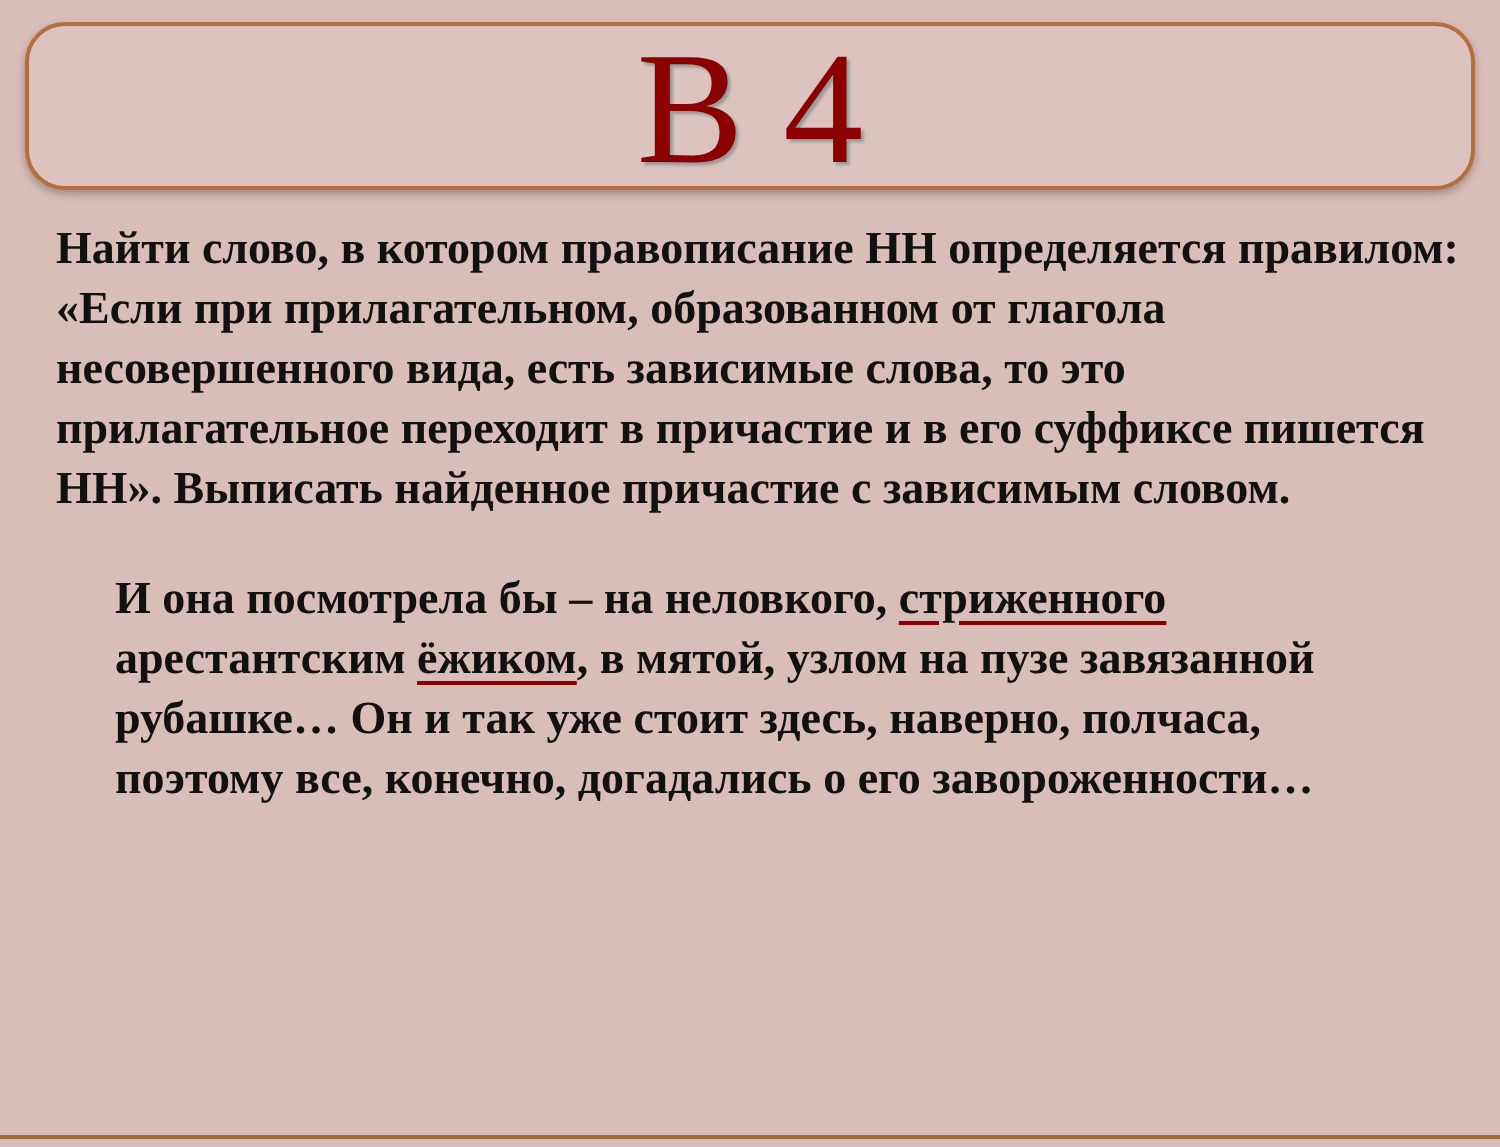В 4
Найти слово, в котором правописание НН определяется правилом: «Если при прилагательном, образованном от глагола несовершенного вида, есть зависимые слова, то это прилагательное переходит в причастие и в его суффиксе пишется НН». Выписать найденное причастие с зависимым словом.
И она посмотрела бы – на неловкого, стриженного арестантским ёжиком, в мятой, узлом на пузе завязанной рубашке… Он и так уже стоит здесь, наверно, полчаса, поэтому все, конечно, догадались о его завороженности…